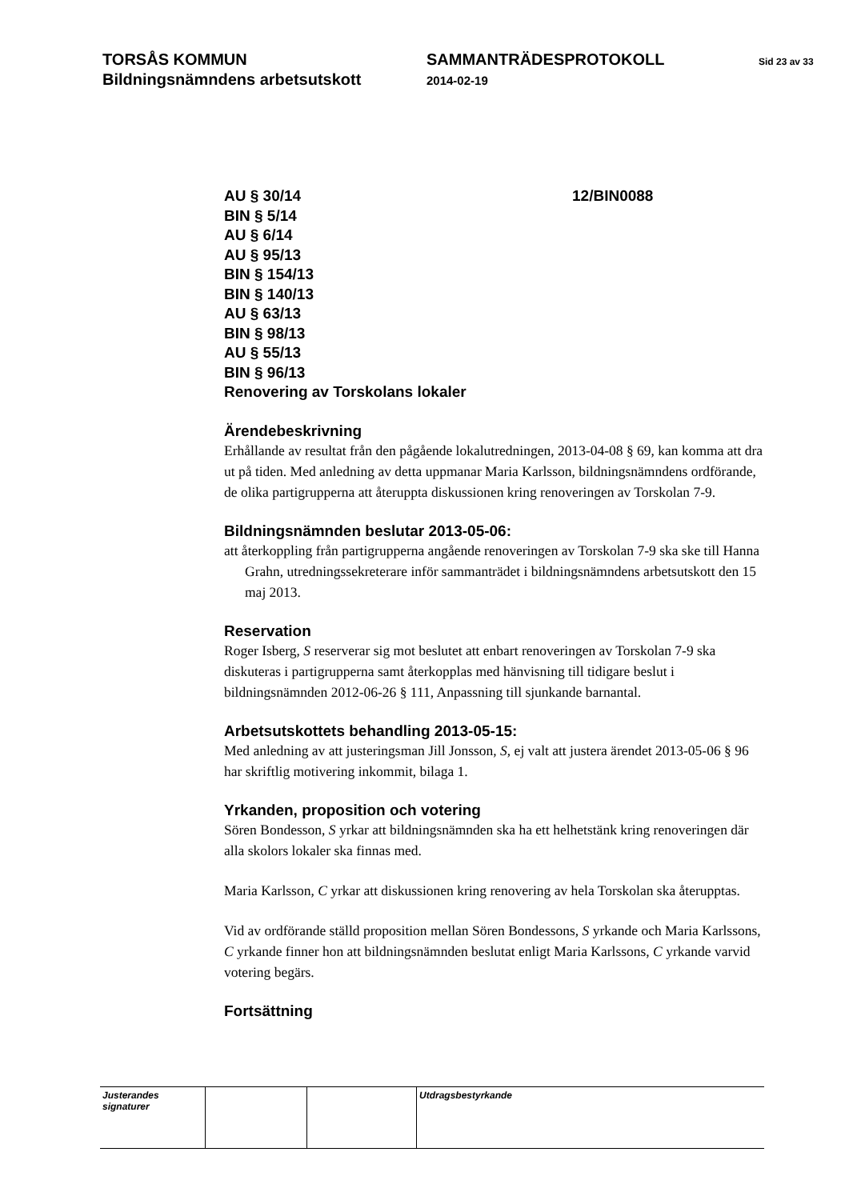TORSÅS KOMMUN
Bildningsnämndens arbetsutskott
SAMMANTRÄDESPROTOKOLL
2014-02-19
Sid 23 av 33
AU § 30/14
BIN § 5/14
AU § 6/14
AU § 95/13
BIN § 154/13
BIN § 140/13
AU § 63/13
BIN § 98/13
AU § 55/13
BIN § 96/13
Renovering av Torskolans lokaler
12/BIN0088
Ärendebeskrivning
Erhållande av resultat från den pågående lokalutredningen, 2013-04-08 § 69, kan komma att dra ut på tiden. Med anledning av detta uppmanar Maria Karlsson, bildningsnämndens ordförande, de olika partigrupperna att återuppta diskussionen kring renoveringen av Torskolan 7-9.
Bildningsnämnden beslutar 2013-05-06:
att återkoppling från partigrupperna angående renoveringen av Torskolan 7-9 ska ske till Hanna Grahn, utredningssekreterare inför sammanträdet i bildningsnämndens arbetsutskott den 15 maj 2013.
Reservation
Roger Isberg, S reserverar sig mot beslutet att enbart renoveringen av Torskolan 7-9 ska diskuteras i partigrupperna samt återkopplas med hänvisning till tidigare beslut i bildningsnämnden 2012-06-26 § 111, Anpassning till sjunkande barnantal.
Arbetsutskottets behandling 2013-05-15:
Med anledning av att justeringsman Jill Jonsson, S, ej valt att justera ärendet 2013-05-06 § 96 har skriftlig motivering inkommit, bilaga 1.
Yrkanden, proposition och votering
Sören Bondesson, S yrkar att bildningsnämnden ska ha ett helhetstänk kring renoveringen där alla skolors lokaler ska finnas med.
Maria Karlsson, C yrkar att diskussionen kring renovering av hela Torskolan ska återupptas.
Vid av ordförande ställd proposition mellan Sören Bondessons, S yrkande och Maria Karlssons, C yrkande finner hon att bildningsnämnden beslutat enligt Maria Karlssons, C yrkande varvid votering begärs.
Fortsättning
| Justerandes signaturer | | | Utdragsbestyrkande |